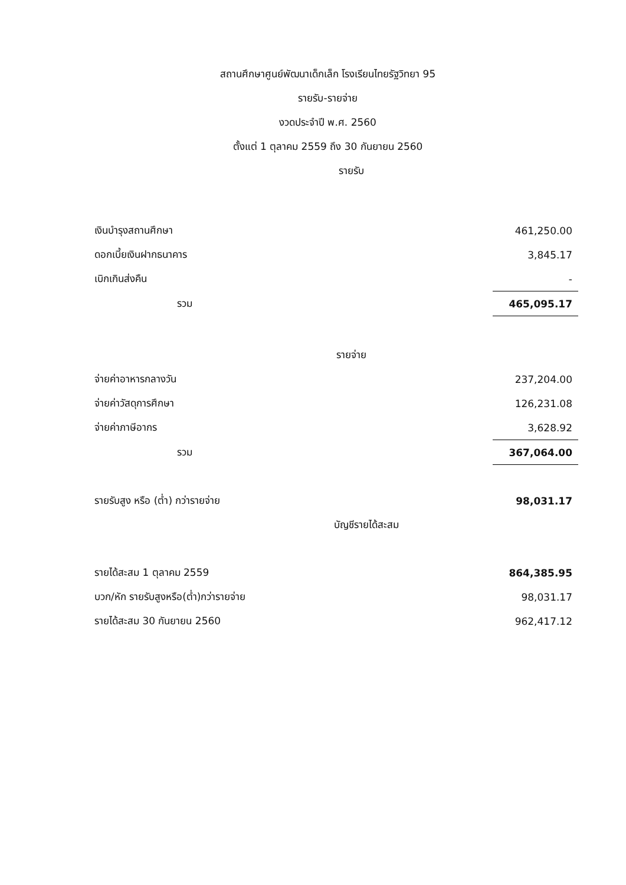สถานศึกษาศูนย์พัฒนาเด็กเล็ก โรงเรียนไทยรัฐวิทยา 95
รายรับ-รายจ่าย
งวดประจำปี พ.ศ. 2560
ตั้งแต่ 1 ตุลาคม 2559 ถึง 30 กันยายน 2560
รายรับ
| เงินบำรุงสถานศึกษา | 461,250.00 |
| ดอกเบี้ยเงินฝากธนาคาร | 3,845.17 |
| เบิกเกินส่งคืน | - |
| รวม | 465,095.17 |
รายจ่าย
| จ่ายค่าอาหารกลางวัน | 237,204.00 |
| จ่ายค่าวัสดุการศึกษา | 126,231.08 |
| จ่ายค่าภาษีอากร | 3,628.92 |
| รวม | 367,064.00 |
| รายรับสูง หรือ (ต่ำ) กว่ารายจ่าย | 98,031.17 |
บัญชีรายได้สะสม
| รายได้สะสม 1 ตุลาคม 2559 | 864,385.95 |
| บวก/หัก รายรับสูงหรือ(ต่ำ)กว่ารายจ่าย | 98,031.17 |
| รายได้สะสม 30 กันยายน 2560 | 962,417.12 |